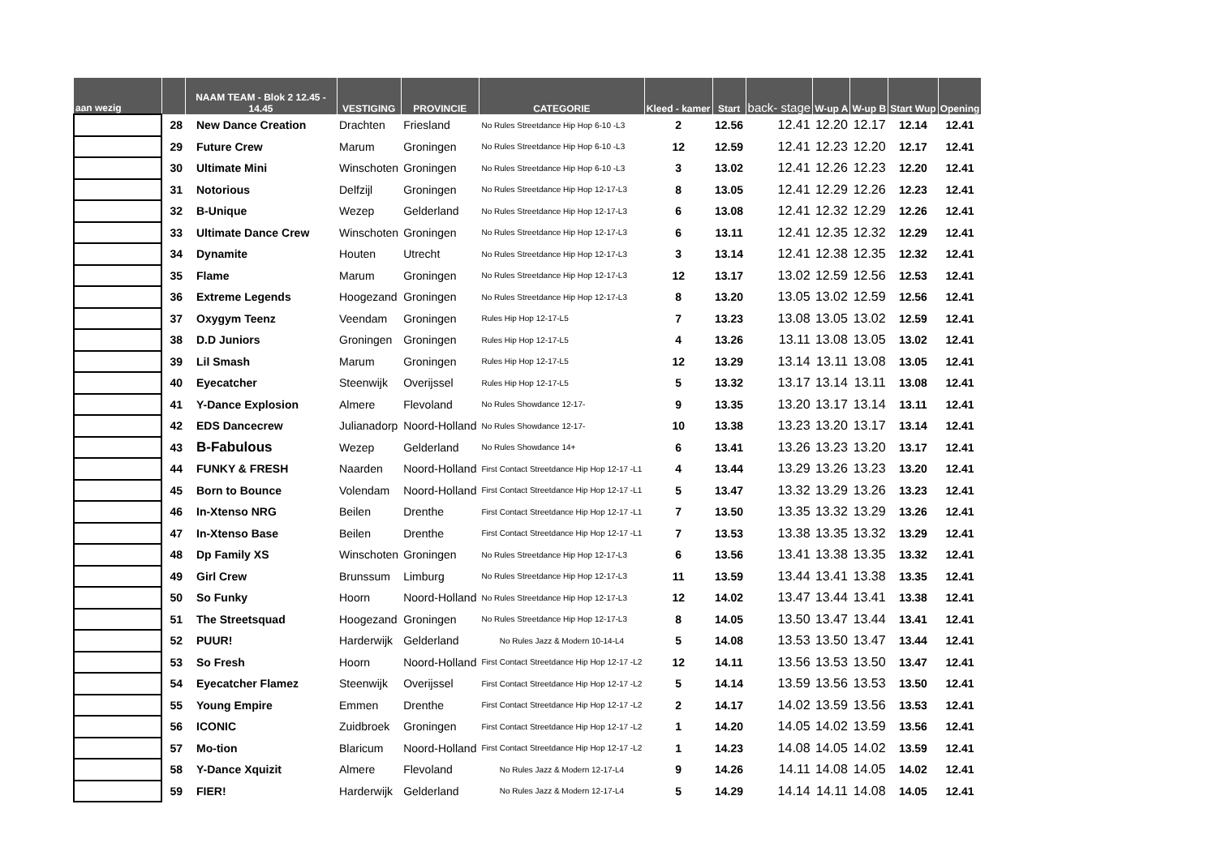| aan wezig | | NAAM TEAM - Blok 2 12.45 - 14.45 | VESTIGING | PROVINCIE | CATEGORIE | Kleed - kamer | Start | back- stage | W-up A | W-up B | Start Wup | Opening |
| --- | --- | --- | --- | --- | --- | --- | --- | --- | --- | --- | --- | --- |
| | 28 | New Dance Creation | Drachten | Friesland | No Rules Streetdance Hip Hop 6-10 -L3 | 2 | 12.56 | 12.41 | 12.20 | 12.17 | 12.14 | 12.41 |
| | 29 | Future Crew | Marum | Groningen | No Rules Streetdance Hip Hop 6-10 -L3 | 12 | 12.59 | 12.41 | 12.23 | 12.20 | 12.17 | 12.41 |
| | 30 | Ultimate Mini | Winschoten | Groningen | No Rules Streetdance Hip Hop 6-10 -L3 | 3 | 13.02 | 12.41 | 12.26 | 12.23 | 12.20 | 12.41 |
| | 31 | Notorious | Delfzijl | Groningen | No Rules Streetdance Hip Hop 12-17-L3 | 8 | 13.05 | 12.41 | 12.29 | 12.26 | 12.23 | 12.41 |
| | 32 | B-Unique | Wezep | Gelderland | No Rules Streetdance Hip Hop 12-17-L3 | 6 | 13.08 | 12.41 | 12.32 | 12.29 | 12.26 | 12.41 |
| | 33 | Ultimate Dance Crew | Winschoten | Groningen | No Rules Streetdance Hip Hop 12-17-L3 | 6 | 13.11 | 12.41 | 12.35 | 12.32 | 12.29 | 12.41 |
| | 34 | Dynamite | Houten | Utrecht | No Rules Streetdance Hip Hop 12-17-L3 | 3 | 13.14 | 12.41 | 12.38 | 12.35 | 12.32 | 12.41 |
| | 35 | Flame | Marum | Groningen | No Rules Streetdance Hip Hop 12-17-L3 | 12 | 13.17 | 13.02 | 12.59 | 12.56 | 12.53 | 12.41 |
| | 36 | Extreme Legends | Hoogezand | Groningen | No Rules Streetdance Hip Hop 12-17-L3 | 8 | 13.20 | 13.05 | 13.02 | 12.59 | 12.56 | 12.41 |
| | 37 | Oxygym Teenz | Veendam | Groningen | Rules Hip Hop 12-17-L5 | 7 | 13.23 | 13.08 | 13.05 | 13.02 | 12.59 | 12.41 |
| | 38 | D.D Juniors | Groningen | Groningen | Rules Hip Hop 12-17-L5 | 4 | 13.26 | 13.11 | 13.08 | 13.05 | 13.02 | 12.41 |
| | 39 | Lil Smash | Marum | Groningen | Rules Hip Hop 12-17-L5 | 12 | 13.29 | 13.14 | 13.11 | 13.08 | 13.05 | 12.41 |
| | 40 | Eyecatcher | Steenwijk | Overijssel | Rules Hip Hop 12-17-L5 | 5 | 13.32 | 13.17 | 13.14 | 13.11 | 13.08 | 12.41 |
| | 41 | Y-Dance Explosion | Almere | Flevoland | No Rules Showdance 12-17- | 9 | 13.35 | 13.20 | 13.17 | 13.14 | 13.11 | 12.41 |
| | 42 | EDS Dancecrew | Julianadorp | Noord-Holland | No Rules Showdance 12-17- | 10 | 13.38 | 13.23 | 13.20 | 13.17 | 13.14 | 12.41 |
| | 43 | B-Fabulous | Wezep | Gelderland | No Rules Showdance 14+ | 6 | 13.41 | 13.26 | 13.23 | 13.20 | 13.17 | 12.41 |
| | 44 | FUNKY & FRESH | Naarden | Noord-Holland | First Contact Streetdance Hip Hop 12-17 -L1 | 4 | 13.44 | 13.29 | 13.26 | 13.23 | 13.20 | 12.41 |
| | 45 | Born to Bounce | Volendam | Noord-Holland | First Contact Streetdance Hip Hop 12-17 -L1 | 5 | 13.47 | 13.32 | 13.29 | 13.26 | 13.23 | 12.41 |
| | 46 | In-Xtenso NRG | Beilen | Drenthe | First Contact Streetdance Hip Hop 12-17 -L1 | 7 | 13.50 | 13.35 | 13.32 | 13.29 | 13.26 | 12.41 |
| | 47 | In-Xtenso Base | Beilen | Drenthe | First Contact Streetdance Hip Hop 12-17 -L1 | 7 | 13.53 | 13.38 | 13.35 | 13.32 | 13.29 | 12.41 |
| | 48 | Dp Family XS | Winschoten | Groningen | No Rules Streetdance Hip Hop 12-17-L3 | 6 | 13.56 | 13.41 | 13.38 | 13.35 | 13.32 | 12.41 |
| | 49 | Girl Crew | Brunssum | Limburg | No Rules Streetdance Hip Hop 12-17-L3 | 11 | 13.59 | 13.44 | 13.41 | 13.38 | 13.35 | 12.41 |
| | 50 | So Funky | Hoorn | Noord-Holland | No Rules Streetdance Hip Hop 12-17-L3 | 12 | 14.02 | 13.47 | 13.44 | 13.41 | 13.38 | 12.41 |
| | 51 | The Streetsquad | Hoogezand | Groningen | No Rules Streetdance Hip Hop 12-17-L3 | 8 | 14.05 | 13.50 | 13.47 | 13.44 | 13.41 | 12.41 |
| | 52 | PUUR! | Harderwijk | Gelderland | No Rules Jazz & Modern 10-14-L4 | 5 | 14.08 | 13.53 | 13.50 | 13.47 | 13.44 | 12.41 |
| | 53 | So Fresh | Hoorn | Noord-Holland | First Contact Streetdance Hip Hop 12-17 -L2 | 12 | 14.11 | 13.56 | 13.53 | 13.50 | 13.47 | 12.41 |
| | 54 | Eyecatcher Flamez | Steenwijk | Overijssel | First Contact Streetdance Hip Hop 12-17 -L2 | 5 | 14.14 | 13.59 | 13.56 | 13.53 | 13.50 | 12.41 |
| | 55 | Young Empire | Emmen | Drenthe | First Contact Streetdance Hip Hop 12-17 -L2 | 2 | 14.17 | 14.02 | 13.59 | 13.56 | 13.53 | 12.41 |
| | 56 | ICONIC | Zuidbroek | Groningen | First Contact Streetdance Hip Hop 12-17 -L2 | 1 | 14.20 | 14.05 | 14.02 | 13.59 | 13.56 | 12.41 |
| | 57 | Mo-tion | Blaricum | Noord-Holland | First Contact Streetdance Hip Hop 12-17 -L2 | 1 | 14.23 | 14.08 | 14.05 | 14.02 | 13.59 | 12.41 |
| | 58 | Y-Dance Xquizit | Almere | Flevoland | No Rules Jazz & Modern 12-17-L4 | 9 | 14.26 | 14.11 | 14.08 | 14.05 | 14.02 | 12.41 |
| | 59 | FIER! | Harderwijk | Gelderland | No Rules Jazz & Modern 12-17-L4 | 5 | 14.29 | 14.14 | 14.11 | 14.08 | 14.05 | 12.41 |